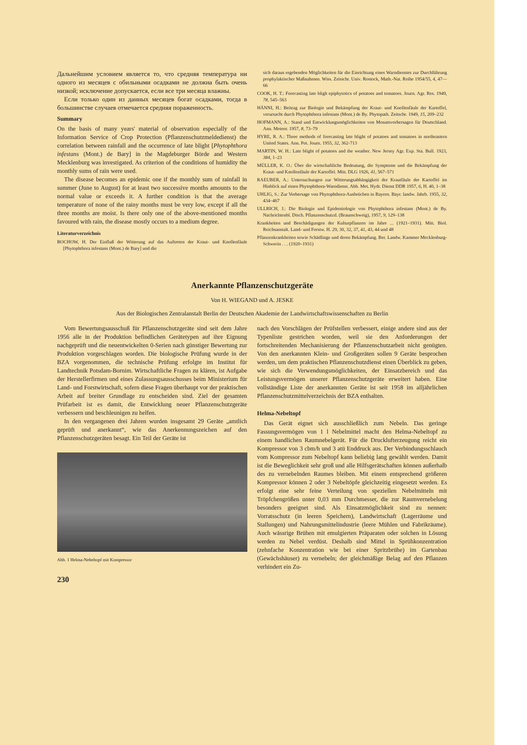Дальнейшим условием является то, что средняя температура ни одного из месяцев с обильными осадками не должна быть очень низкой; исключение допускается, если все три месяца влажны.
Если только один из данных месяцев богат осадками, тогда в большинстве случаев отмечается средняя пораженность.
Summary
On the basis of many years' material of observation especially of the Information Service of Crop Protection (Pflanzenschutzmeldedienst) the correlation between rainfall and the occurrence of late blight [Phytophthora infestans (Mont.) de Bary] in the Magdeburger Börde and Western Mecklenburg was investigated. As criterion of the conditions of humidity the monthly sums of rain were used.
The disease becomes an epidemic one if the monthly sum of rainfall in summer (June to August) for at least two successive months amounts to the normal value or exceeds it. A further condition is that the average temperature of none of the rainy months must be very low, except if all the three months are moist. Is there only one of the above-mentioned months favoured with rain, the disease mostly occurs to a medium degree.
Literaturverzeichnis
BOCHOW, H. Der Einfluß der Witterung auf das Auftreten der Kraut- und Knollenfäule [Phytophthora infestans (Mont.) de Bary] und die
sich daraus ergebenden Möglichkeiten für die Einrichtung eines Warndienstes zur Durchführung prophylaktischer Maßnahmen. Wiss. Zeitschr. Univ. Rostock, Math.-Nat. Reihe 1954/55, 4, 47—66
COOK, H. T.: Forecasting late bligh epiphytotics of potatoes and tomatoes. Journ. Agr. Res. 1949, 78, 545–563
HÄNNI, H.: Beitrag zur Biologie und Bekämpfung der Kraut- und Knollenfäule der Kartoffel, verursacht durch Phytophthora infestans (Mont.) de By. Phytopath. Zeitschr. 1949, 15, 209–232
HOFMANN, A.: Stand und Entwicklungsmöglichkeiten von Monatsvorhersagen für Deutschland. Ann. Meteor. 1957, 8, 73–79
HYRE, R. A.: Three methods of forecasting late blight of potatoes and tomatoes in northeastern United States. Ann. Pot. Journ. 1955, 32, 362-713
MARTIN, W. H.: Late blight of potatoes and the weather. New Jersey Agr. Exp. Sta. Bull. 1923, 384, 1–23
MÜLLER, K. O.: Über die wirtschaftliche Bedeutung, die Symptome und die Bekämpfung der Kraut- und Knollenfäule der Kartoffel. Mitt. DLG 1926, 41, 567–571
RAEUBER, A.: Untersuchungen zur Witterungsabhängigkeit der Krautfäule der Kartoffel im Hinblick auf einen Phytophthora-Warndienst. Abh. Met. Hydr. Dienst DDR 1957, 6, H. 40, 1–38
UHLIG, S.: Zur Vorhersage von Phytophthora-Ausbrüchen in Bayern. Bayr. landw. Jahrb. 1955, 32, 434–467
ULLRICH, J.: Die Biologie und Epidemiologie von Phytophthora infestans (Mont.) de By. Nachrichtenbl. Dtsch. Pflanzenschutzd. (Braunschweig), 1957, 9, 129–138
Krankheiten und Beschädigungen der Kulturpflanzen im Jahre ... (1921–1931). Mitt. Biol. Reichsanstalt. Land- und Forstw. H. 29, 30, 32, 37, 41, 43, 44 und 48
Pflanzenkrankheiten sowie Schädlinge und deren Bekämpfung. Ber. Landw. Kammer Mecklenburg-Schwerin . . . (1920–1931)
Anerkannte Pflanzenschutzgeräte
Von H. WIEGAND und A. JESKE
Aus der Biologischen Zentralanstalt Berlin der Deutschen Akademie der Landwirtschaftswissenschaften zu Berlin
Vom Bewertungsausschuß für Pflanzenschutzgeräte sind seit dem Jahre 1956 alle in der Produktion befindlichen Gerätetypen auf ihre Eignung nachgeprüft und die neuentwickelten 0-Serien nach günstiger Bewertung zur Produktion vorgeschlagen worden. Die biologische Prüfung wurde in der BZA vorgenommen, die technische Prüfung erfolgte im Institut für Landtechnik Potsdam-Bornim. Wirtschaftliche Fragen zu klären, ist Aufgabe der Herstellerfirmen und eines Zulassungsausschusses beim Ministerium für Land- und Forstwirtschaft, sofern diese Fragen überhaupt vor der praktischen Arbeit auf breiter Grundlage zu entscheiden sind. Ziel der gesamten Prüfarbeit ist es damit, die Entwicklung neuer Pflanzenschutzgeräte verbessern und beschleunigen zu helfen.
In den vergangenen drei Jahren wurden insgesamt 29 Geräte „amtlich geprüft und anerkannt“, wie das Anerkennungszeichen auf den Pflanzenschutzgeräten besagt. Ein Teil der Geräte ist
Abb. 1 Helma-Nebeltopf mit Kompressor
230
nach den Vorschlägen der Prüfstellen verbessert, einige andere sind aus der Typenliste gestrichen worden, weil sie den Anforderungen der fortschreitenden Mechanisierung der Pflanzenschutzarbeit nicht genügten. Von den anerkannten Klein- und Großgeräten sollen 9 Geräte besprochen werden, um dem praktischen Pflanzenschutzdienst einen Überblick zu geben, wie sich die Verwendungsmöglichkeiten, der Einsatzbereich und das Leistungsvermögen unserer Pflanzenschutzgeräte erweitert haben. Eine vollständige Liste der anerkannten Geräte ist seit 1958 im alljährlichen Pflanzenschutzmittelverzeichnis der BZA enthalten.
Helma-Nebeltopf
Das Gerät eignet sich ausschließlich zum Nebeln. Das geringe Fassungsvermögen von 1 l Nebelmittel macht den Helma-Nebeltopf zu einem handlichen Raumnebelgerät. Für die Drucklufterzeugung reicht ein Kompressor von 3 cbm/h und 3 atü Enddruck aus. Der Verbindungsschlauch vom Kompressor zum Nebeltopf kann beliebig lang gewählt werden. Damit ist die Beweglichkeit sehr groß und alle Hilfsgerätschaften können außerhalb des zu vernebelnden Raumes bleiben. Mit einem entsprechend größeren Kompressor können 2 oder 3 Nebeltöpfe gleichzeitig eingesetzt werden. Es erfolgt eine sehr feine Verteilung von speziellen Nebelmitteln mit Tröpfchengrößen unter 0,03 mm Durchmesser, die zur Raumvernebelung besonders geeignet sind. Als Einsatzmöglichkeit sind zu nennen: Vorratsschutz (in leeren Speichern), Landwirtschaft (Lagerräume und Stallungen) und Nahrungsmittelindustrie (leere Mühlen und Fabrikräume). Auch wässrige Brühen mit emulgierten Präparaten oder solchen in Lösung werden zu Nebel verdüst. Deshalb sind Mittel in Sprühkonzentration (zehnfache Konzentration wie bei einer Spritzbrühe) im Gartenbau (Gewächshäuser) zu vernebeln; der gleichmäßige Belag auf den Pflanzen verhindert ein Zu-